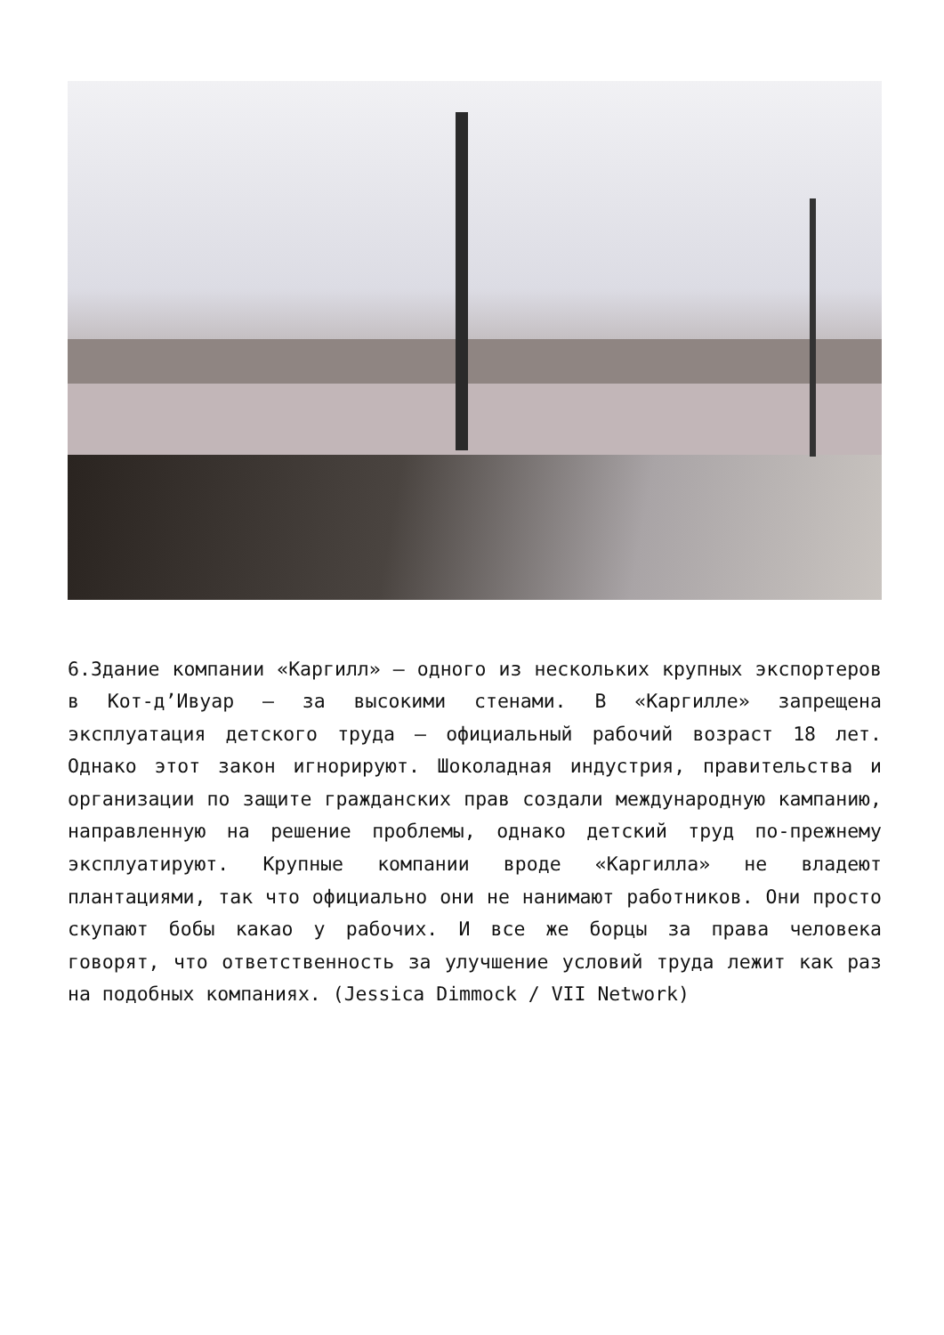6.Здание компании «Каргилл» — одного из нескольких крупных экспортеров в Кот-д’Ивуар — за высокими стенами. В «Каргилле» запрещена эксплуатация детского труда — официальный рабочий возраст 18 лет. Однако этот закон игнорируют. Шоколадная индустрия, правительства и организации по защите гражданских прав создали международную кампанию, направленную на решение проблемы, однако детский труд по-прежнему эксплуатируют. Крупные компании вроде «Каргилла» не владеют плантациями, так что официально они не нанимают работников. Они просто скупают бобы какао у рабочих. И все же борцы за права человека говорят, что ответственность за улучшение условий труда лежит как раз на подобных компаниях. (Jessica Dimmock / VII Network)